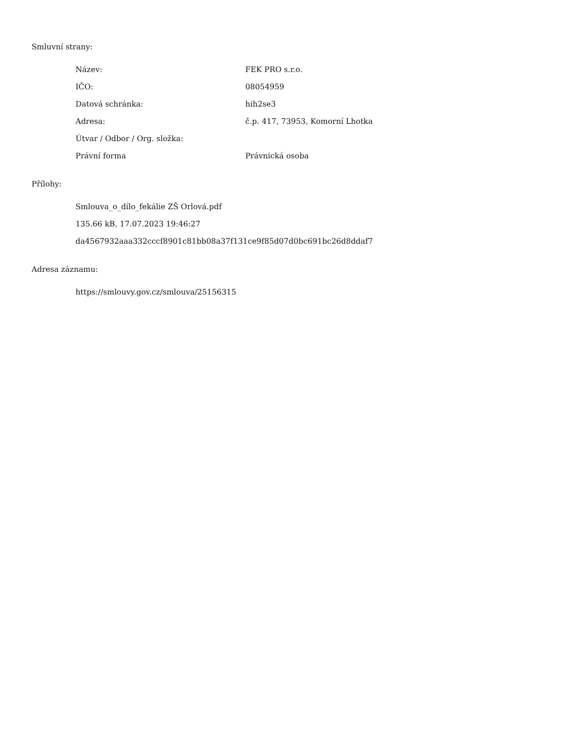Smluvní strany:
| Název: | FEK PRO s.r.o. |
| IČO: | 08054959 |
| Datová schránka: | hih2se3 |
| Adresa: | č.p. 417, 73953, Komorní Lhotka |
| Útvar / Odbor / Org. složka: | |
| Právní forma | Právnická osoba |
Přílohy:
Smlouva_o_dílo_fekálie ZŠ Orlová.pdf
135.66 kB, 17.07.2023 19:46:27
da4567932aaa332cccf8901c81bb08a37f131ce9f85d07d0bc691bc26d8ddaf7
Adresa záznamu:
https://smlouvy.gov.cz/smlouva/25156315